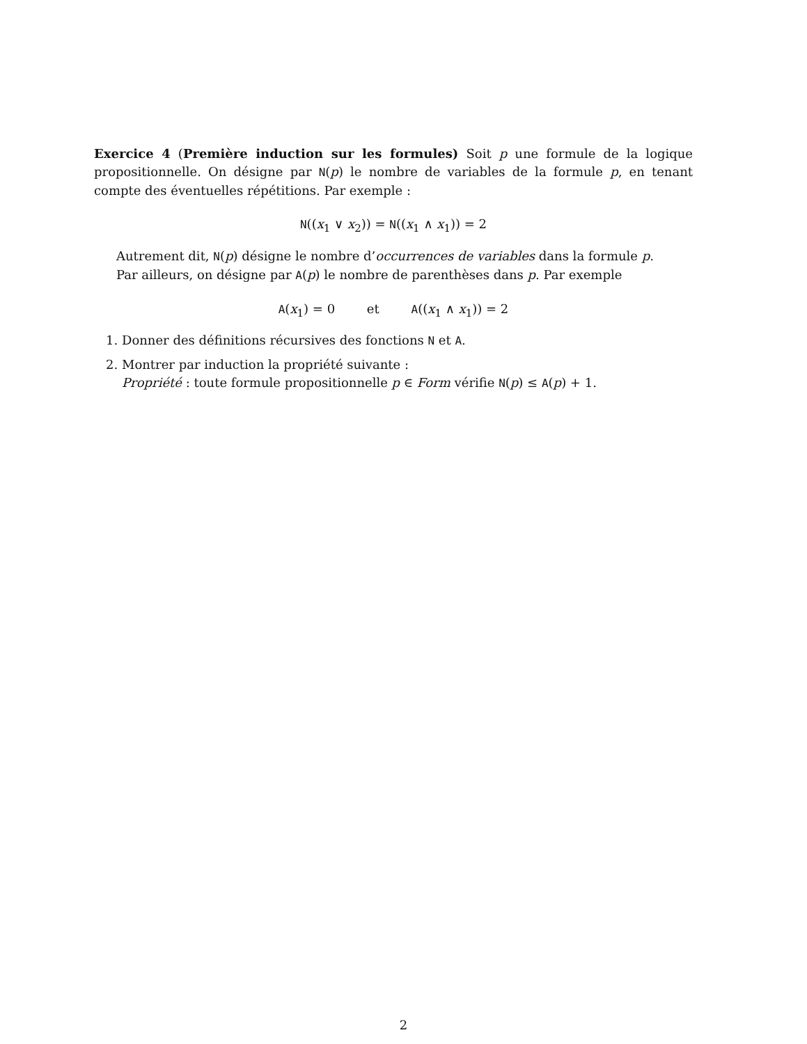Exercice 4 (Première induction sur les formules) Soit p une formule de la logique propositionnelle. On désigne par N(p) le nombre de variables de la formule p, en tenant compte des éventuelles répétitions. Par exemple :
N((x<sub>1</sub> ∨ x<sub>2</sub>)) = N((x<sub>1</sub> ∧ x<sub>1</sub>)) = 2
Autrement dit, N(p) désigne le nombre d’occurrences de variables dans la formule p.
Par ailleurs, on désigne par A(p) le nombre de parenthèses dans p. Par exemple
A(x<sub>1</sub>) = 0 et A((x<sub>1</sub> ∧ x<sub>1</sub>)) = 2
1. Donner des définitions récursives des fonctions N et A.
2. Montrer par induction la propriété suivante :
Propriété : toute formule propositionnelle p ∈ Form vérifie N(p) ≤ A(p) + 1.
2